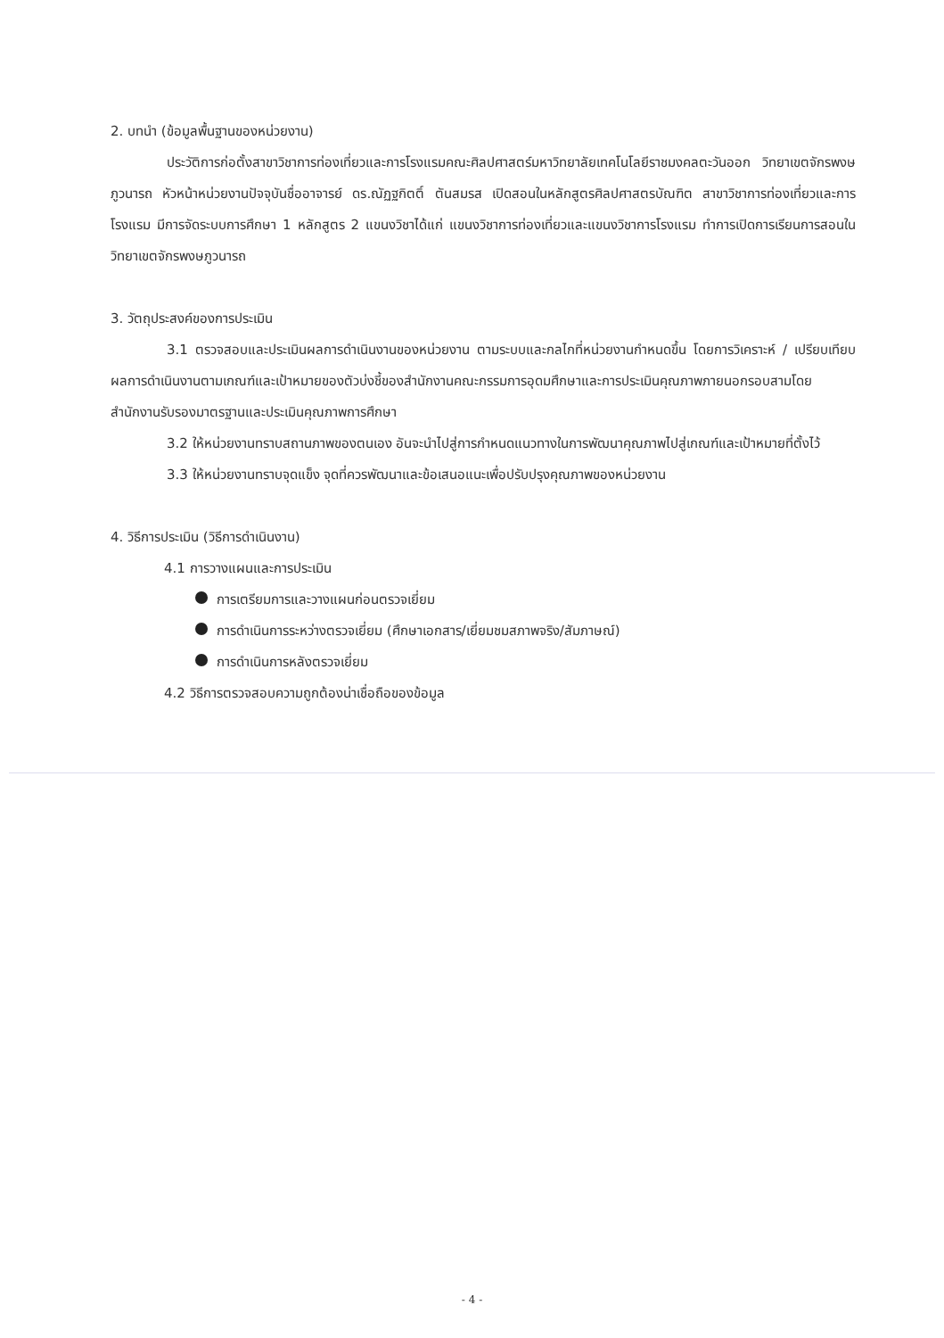2. บทนำ (ข้อมูลพื้นฐานของหน่วยงาน)
ประวัติการก่อตั้งสาขาวิชาการท่องเที่ยวและการโรงแรมคณะศิลปศาสตร์มหาวิทยาลัยเทคโนโลยีราชมงคลตะวันออก วิทยาเขตจักรพงษภูวนารถ หัวหน้าหน่วยงานปัจจุบันชื่ออาจารย์ ดร.ณัฏฐกิตติ์ ตันสมรส เปิดสอนในหลักสูตรศิลปศาสตรบัณฑิต สาขาวิชาการท่องเที่ยวและการโรงแรม มีการจัดระบบการศึกษา 1 หลักสูตร 2 แขนงวิชาได้แก่ แขนงวิชาการท่องเที่ยวและแขนงวิชาการโรงแรม ทำการเปิดการเรียนการสอนในวิทยาเขตจักรพงษภูวนารถ
3. วัตถุประสงค์ของการประเมิน
3.1 ตรวจสอบและประเมินผลการดำเนินงานของหน่วยงาน ตามระบบและกลไกที่หน่วยงานกำหนดขึ้น โดยการวิเคราะห์ / เปรียบเทียบผลการดำเนินงานตามเกณฑ์และเป้าหมายของตัวบ่งชี้ของสำนักงานคณะกรรมการอุดมศึกษาและการประเมินคุณภาพภายนอกรอบสามโดยสำนักงานรับรองมาตรฐานและประเมินคุณภาพการศึกษา
3.2 ให้หน่วยงานทราบสถานภาพของตนเอง อันจะนำไปสู่การกำหนดแนวทางในการพัฒนาคุณภาพไปสู่เกณฑ์และเป้าหมายที่ตั้งไว้
3.3 ให้หน่วยงานทราบจุดแข็ง จุดที่ควรพัฒนาและข้อเสนอแนะเพื่อปรับปรุงคุณภาพของหน่วยงาน
4. วิธีการประเมิน (วิธีการดำเนินงาน)
4.1 การวางแผนและการประเมิน
การเตรียมการและวางแผนก่อนตรวจเยี่ยม
การดำเนินการระหว่างตรวจเยี่ยม (ศึกษาเอกสาร/เยี่ยมชมสภาพจริง/สัมภาษณ์)
การดำเนินการหลังตรวจเยี่ยม
4.2 วิธีการตรวจสอบความถูกต้องน่าเชื่อถือของข้อมูล
- 4 -